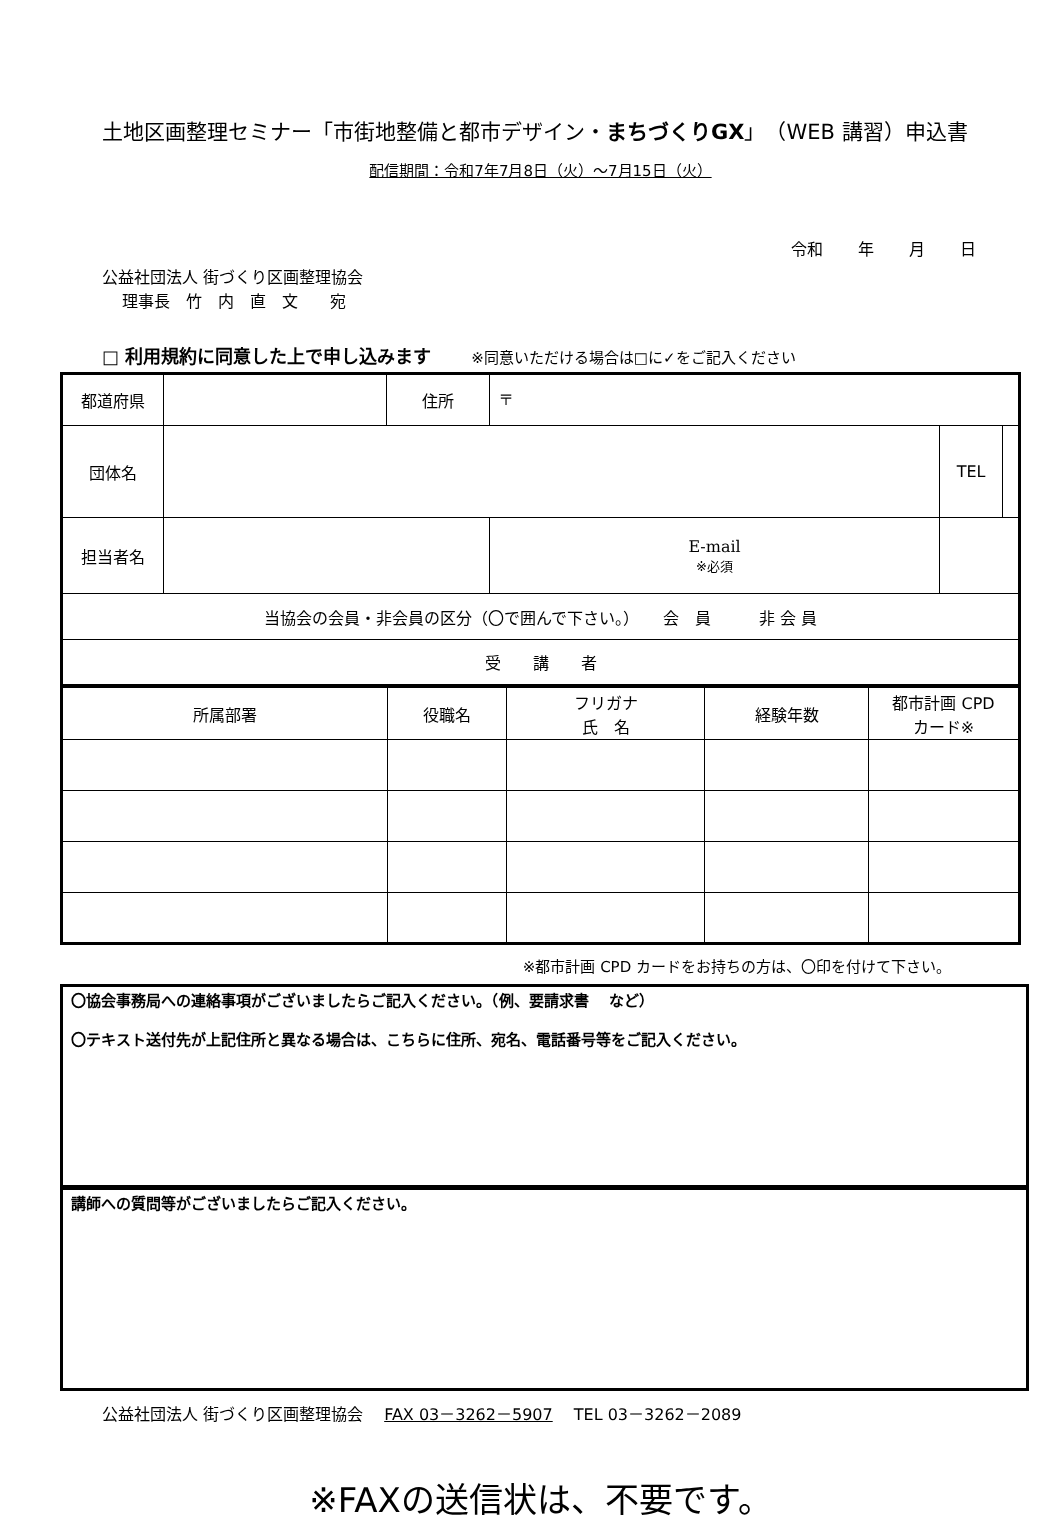土地区画整理セミナー「市街地整備と都市デザイン・まちづくりGX」（WEB 講習）申込書
配信期間：令和7年7月8日（火）～7月15日（火）
令和 年 月 日
公益社団法人 街づくり区画整理協会
理事長　竹　内　直　文　　宛
□ 利用規約に同意した上で申し込みます ※同意いただける場合は□に✓をご記入ください
| 都道府県 | | 住所 | 〒 | | |
| 団体名 | | | | TEL | |
| 担当者名 | | | E-mail ※必須 | | |
| 当協会の会員・非会員の区分（〇で囲んで下さい。） 会 員 非 会 員 | | | | | |
| 受 講 者 | | | | | |
| 所属部署 | 役職名 | フリガナ 氏 名 | 経験年数 | 都市計画 CPD カード※ |
※都市計画 CPD カードをお持ちの方は、〇印を付けて下さい。
〇協会事務局への連絡事項がございましたらご記入ください。（例、要請求書　 など）
〇テキスト送付先が上記住所と異なる場合は、こちらに住所、宛名、電話番号等をご記入ください。
講師への質問等がございましたらご記入ください。
公益社団法人 街づくり区画整理協会　 FAX 03－3262－5907　 TEL 03－3262－2089
※FAXの送信状は、不要です。